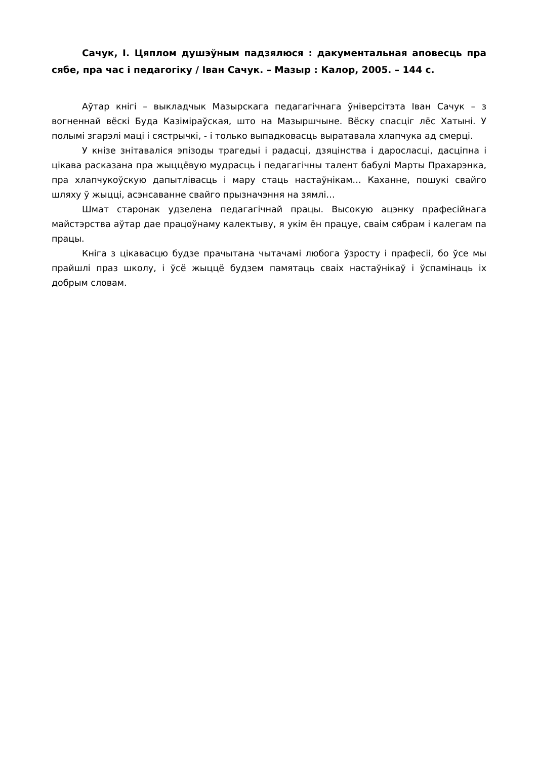Сачук, І. Цяплом душэўным падзялюся : дакументальная аповесць пра сябе, пра час і педагогіку / Іван Сачук. – Мазыр : Калор, 2005. – 144 с.
Аўтар кнігі – выкладчык Мазырскага педагагічнага ўніверсітэта Іван Сачук – з вогненнай вёскі Буда Казіміраўская, што на Мазыршчыне. Вёску спасціг лёс Хатыні. У полымі згарэлі маці і сястрычкі, - і только выпадковасць выратавала хлапчука ад смерці.
У кнізе зніта­валіся эпізоды трагедыі і радасці, дзяцінства і даросласці, дасціпна і цікава расказана пра жыццёвую мудрасць і педагагічны талент бабулі Марты Прахарэнка, пра хлапчукоўскую дапытлівасць і мару стаць настаўнікам… Каханне, пошукі свайго шляху ў жыцці, асэнсаванне свайго прызначэння на зямлі…
Шмат старонак удзелена педагагічнай працы. Высокую ацэнку прафесійнага майстэрства аўтар дае працоўнаму калектыву, я укім ён працуе, сваім сябрам і калегам па працы.
Кніга з цікавасцю будзе прачытана чытачамі любога ўзросту і прафесіі, бо ўсе мы прайшлі праз школу, і ўсё жыццё будзем памятаць сваіх настаўнікаў і ўспамінаць іх добрым словам.